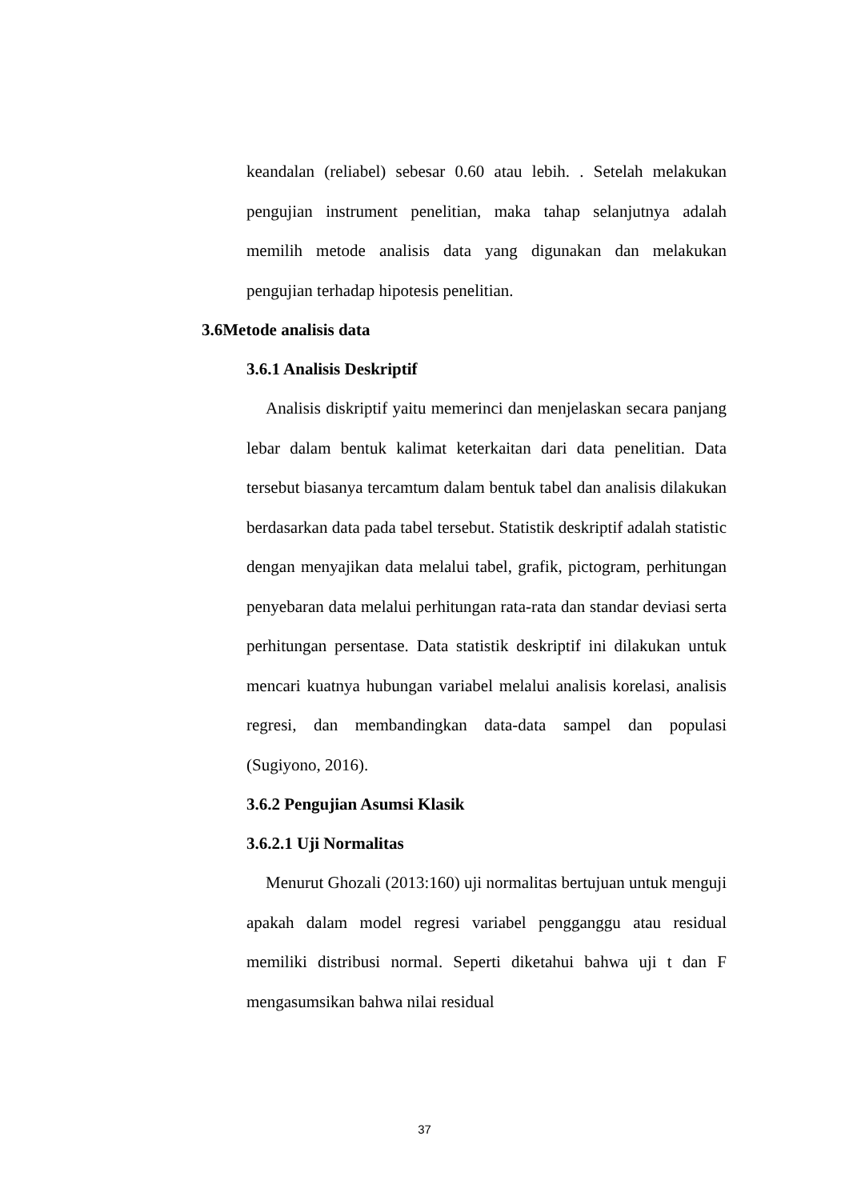keandalan (reliabel) sebesar 0.60 atau lebih. . Setelah melakukan pengujian instrument penelitian, maka tahap selanjutnya adalah memilih metode analisis data yang digunakan dan melakukan pengujian terhadap hipotesis penelitian.
3.6Metode analisis data
3.6.1 Analisis Deskriptif
Analisis diskriptif yaitu memerinci dan menjelaskan secara panjang lebar dalam bentuk kalimat keterkaitan dari data penelitian. Data tersebut biasanya tercamtum dalam bentuk tabel dan analisis dilakukan berdasarkan data pada tabel tersebut. Statistik deskriptif adalah statistic dengan menyajikan data melalui tabel, grafik, pictogram, perhitungan penyebaran data melalui perhitungan rata-rata dan standar deviasi serta perhitungan persentase. Data statistik deskriptif ini dilakukan untuk mencari kuatnya hubungan variabel melalui analisis korelasi, analisis regresi, dan membandingkan data-data sampel dan populasi (Sugiyono, 2016).
3.6.2 Pengujian Asumsi Klasik
3.6.2.1 Uji Normalitas
Menurut Ghozali (2013:160) uji normalitas bertujuan untuk menguji apakah dalam model regresi variabel pengganggu atau residual memiliki distribusi normal. Seperti diketahui bahwa uji t dan F mengasumsikan bahwa nilai residual
37